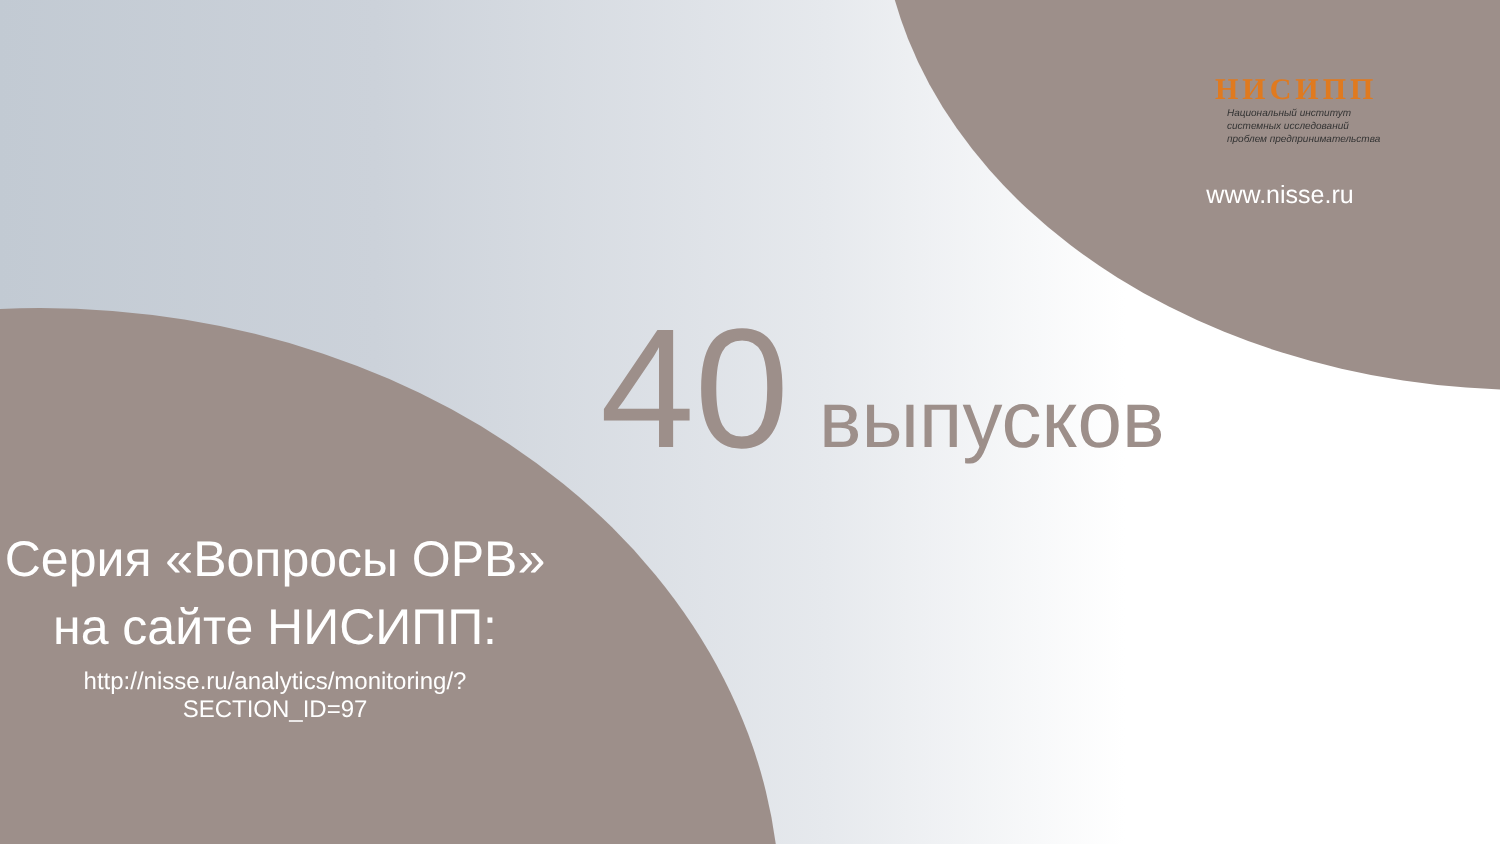НИСИПП
Национальный институт
системных исследований
проблем предпринимательства
www.nisse.ru
40 выпусков
Серия «Вопросы ОРВ»
на сайте НИСИПП:
http://nisse.ru/analytics/monitoring/?SECTION_ID=97